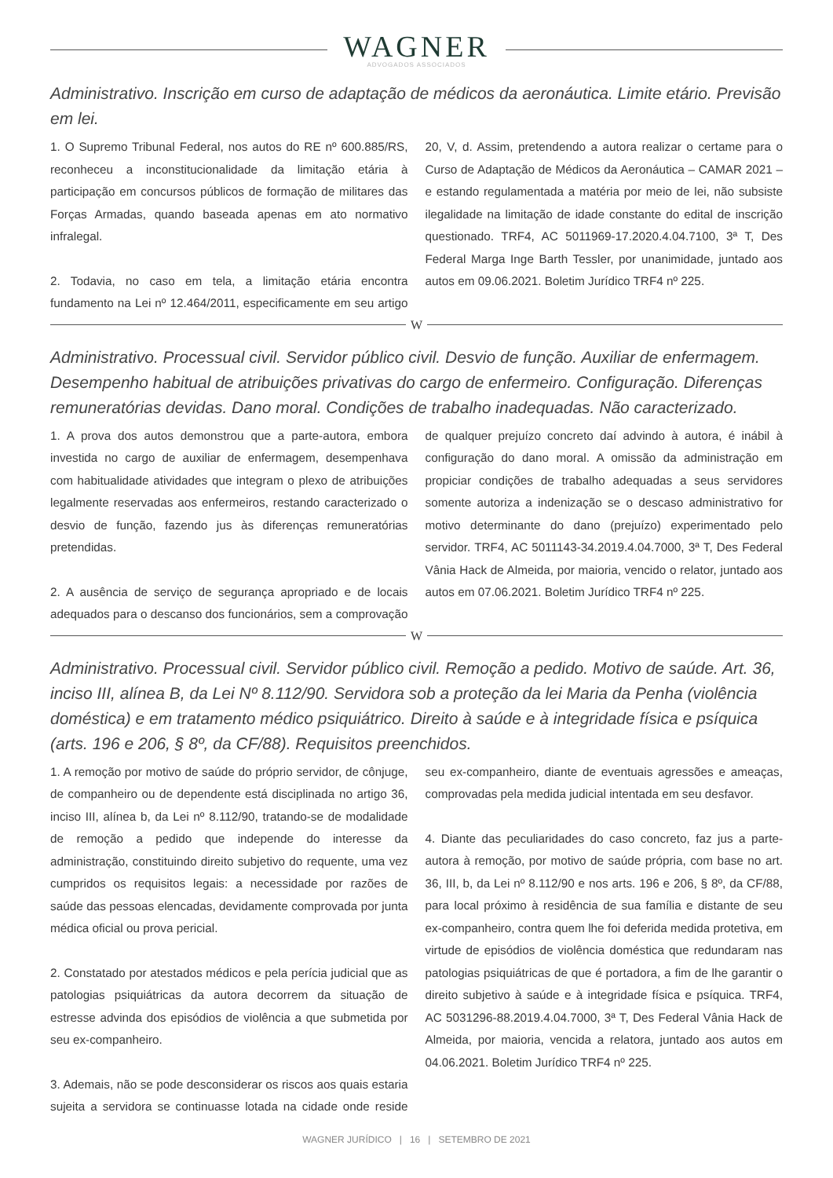WAGNER
ADVOGADOS ASSOCIADOS
Administrativo. Inscrição em curso de adaptação de médicos da aeronáutica. Limite etário. Previsão em lei.
1. O Supremo Tribunal Federal, nos autos do RE nº 600.885/RS, reconheceu a inconstitucionalidade da limitação etária à participação em concursos públicos de formação de militares das Forças Armadas, quando baseada apenas em ato normativo infralegal.
2. Todavia, no caso em tela, a limitação etária encontra fundamento na Lei nº 12.464/2011, especificamente em seu artigo 20, V, d. Assim, pretendendo a autora realizar o certame para o Curso de Adaptação de Médicos da Aeronáutica – CAMAR 2021 – e estando regulamentada a matéria por meio de lei, não subsiste ilegalidade na limitação de idade constante do edital de inscrição questionado. TRF4, AC 5011969-17.2020.4.04.7100, 3ª T, Des Federal Marga Inge Barth Tessler, por unanimidade, juntado aos autos em 09.06.2021. Boletim Jurídico TRF4 nº 225.
W
Administrativo. Processual civil. Servidor público civil. Desvio de função. Auxiliar de enfermagem. Desempenho habitual de atribuições privativas do cargo de enfermeiro. Configuração. Diferenças remuneratórias devidas. Dano moral. Condições de trabalho inadequadas. Não caracterizado.
1. A prova dos autos demonstrou que a parte-autora, embora investida no cargo de auxiliar de enfermagem, desempenhava com habitualidade atividades que integram o plexo de atribuições legalmente reservadas aos enfermeiros, restando caracterizado o desvio de função, fazendo jus às diferenças remuneratórias pretendidas.
2. A ausência de serviço de segurança apropriado e de locais adequados para o descanso dos funcionários, sem a comprovação de qualquer prejuízo concreto daí advindo à autora, é inábil à configuração do dano moral. A omissão da administração em propiciar condições de trabalho adequadas a seus servidores somente autoriza a indenização se o descaso administrativo for motivo determinante do dano (prejuízo) experimentado pelo servidor. TRF4, AC 5011143-34.2019.4.04.7000, 3ª T, Des Federal Vânia Hack de Almeida, por maioria, vencido o relator, juntado aos autos em 07.06.2021. Boletim Jurídico TRF4 nº 225.
W
Administrativo. Processual civil. Servidor público civil. Remoção a pedido. Motivo de saúde. Art. 36, inciso III, alínea B, da Lei Nº 8.112/90. Servidora sob a proteção da lei Maria da Penha (violência doméstica) e em tratamento médico psiquiátrico. Direito à saúde e à integridade física e psíquica (arts. 196 e 206, § 8º, da CF/88). Requisitos preenchidos.
1. A remoção por motivo de saúde do próprio servidor, de cônjuge, de companheiro ou de dependente está disciplinada no artigo 36, inciso III, alínea b, da Lei nº 8.112/90, tratando-se de modalidade de remoção a pedido que independe do interesse da administração, constituindo direito subjetivo do requente, uma vez cumpridos os requisitos legais: a necessidade por razões de saúde das pessoas elencadas, devidamente comprovada por junta médica oficial ou prova pericial.
2. Constatado por atestados médicos e pela perícia judicial que as patologias psiquiátricas da autora decorrem da situação de estresse advinda dos episódios de violência a que submetida por seu ex-companheiro.
3. Ademais, não se pode desconsiderar os riscos aos quais estaria sujeita a servidora se continuasse lotada na cidade onde reside seu ex-companheiro, diante de eventuais agressões e ameaças, comprovadas pela medida judicial intentada em seu desfavor.
4. Diante das peculiaridades do caso concreto, faz jus a parte-autora à remoção, por motivo de saúde própria, com base no art. 36, III, b, da Lei nº 8.112/90 e nos arts. 196 e 206, § 8º, da CF/88, para local próximo à residência de sua família e distante de seu ex-companheiro, contra quem lhe foi deferida medida protetiva, em virtude de episódios de violência doméstica que redundaram nas patologias psiquiátricas de que é portadora, a fim de lhe garantir o direito subjetivo à saúde e à integridade física e psíquica. TRF4, AC 5031296-88.2019.4.04.7000, 3ª T, Des Federal Vânia Hack de Almeida, por maioria, vencida a relatora, juntado aos autos em 04.06.2021. Boletim Jurídico TRF4 nº 225.
WAGNER JURÍDICO | 16 | SETEMBRO DE 2021